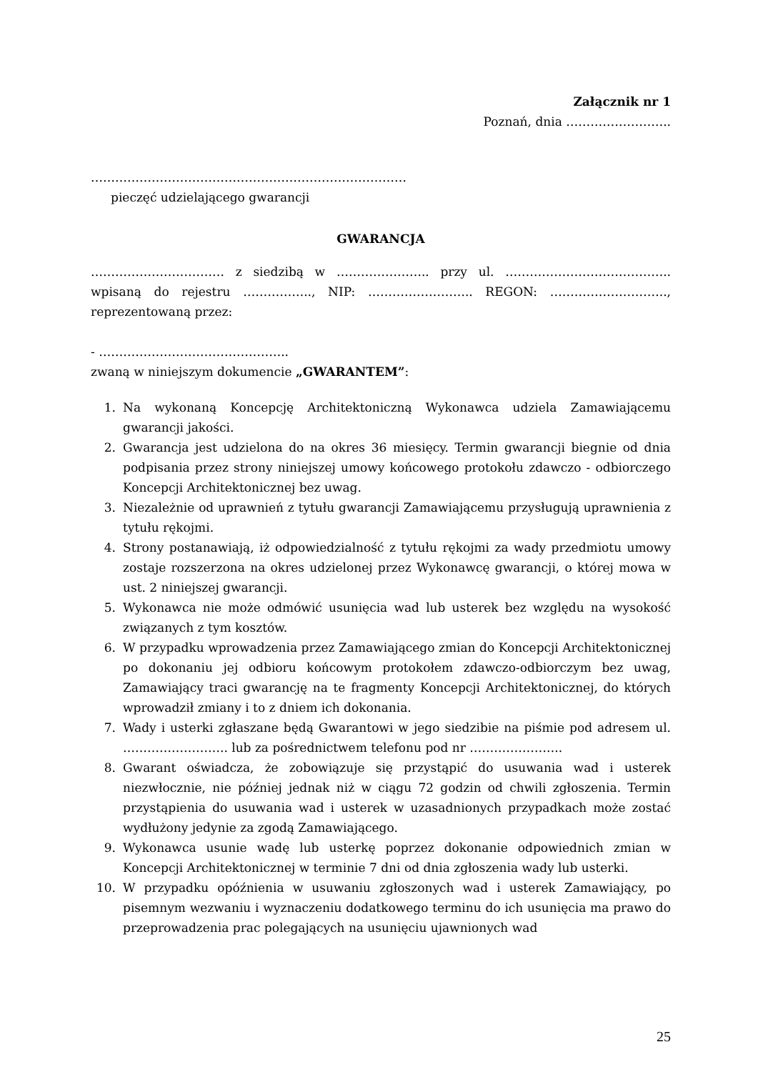Załącznik nr 1
Poznań, dnia ……………………..
……………………………………………………………………
pieczęć udzielającego gwarancji
GWARANCJA
…………………………… z siedzibą w ………………….. przy ul. ………………………………….. wpisaną do rejestru …………….., NIP: …………………….. REGON: ……………………….., reprezentowaną przez:
- ………………………………………..
zwaną w niniejszym dokumencie „GWARANTEM”:
1. Na wykonaną Koncepcję Architektoniczną Wykonawca udziela Zamawiającemu gwarancji jakości.
2. Gwarancja jest udzielona do na okres 36 miesięcy. Termin gwarancji biegnie od dnia podpisania przez strony niniejszej umowy końcowego protokołu zdawczo - odbiorczego Koncepcji Architektonicznej bez uwag.
3. Niezależnie od uprawnień z tytułu gwarancji Zamawiającemu przysługują uprawnienia z tytułu rękojmi.
4. Strony postanawiają, iż odpowiedzialność z tytułu rękojmi za wady przedmiotu umowy zostaje rozszerzona na okres udzielonej przez Wykonawcę gwarancji, o której mowa w ust. 2 niniejszej gwarancji.
5. Wykonawca nie może odmówić usunięcia wad lub usterek bez względu na wysokość związanych z tym kosztów.
6. W przypadku wprowadzenia przez Zamawiającego zmian do Koncepcji Architektonicznej po dokonaniu jej odbioru końcowym protokołem zdawczo-odbiorczym bez uwag, Zamawiający traci gwarancję na te fragmenty Koncepcji Architektonicznej, do których wprowadził zmiany i to z dniem ich dokonania.
7. Wady i usterki zgłaszane będą Gwarantowi w jego siedzibie na piśmie pod adresem ul. …………………….. lub za pośrednictwem telefonu pod nr …………………..
8. Gwarant oświadcza, że zobowiązuje się przystąpić do usuwania wad i usterek niezwłocznie, nie później jednak niż w ciągu 72 godzin od chwili zgłoszenia. Termin przystąpienia do usuwania wad i usterek w uzasadnionych przypadkach może zostać wydłużony jedynie za zgodą Zamawiającego.
9. Wykonawca usunie wadę lub usterkę poprzez dokonanie odpowiednich zmian w Koncepcji Architektonicznej w terminie 7 dni od dnia zgłoszenia wady lub usterki.
10. W przypadku opóźnienia w usuwaniu zgłoszonych wad i usterek Zamawiający, po pisemnym wezwaniu i wyznaczeniu dodatkowego terminu do ich usunięcia ma prawo do przeprowadzenia prac polegających na usunięciu ujawnionych wad
25